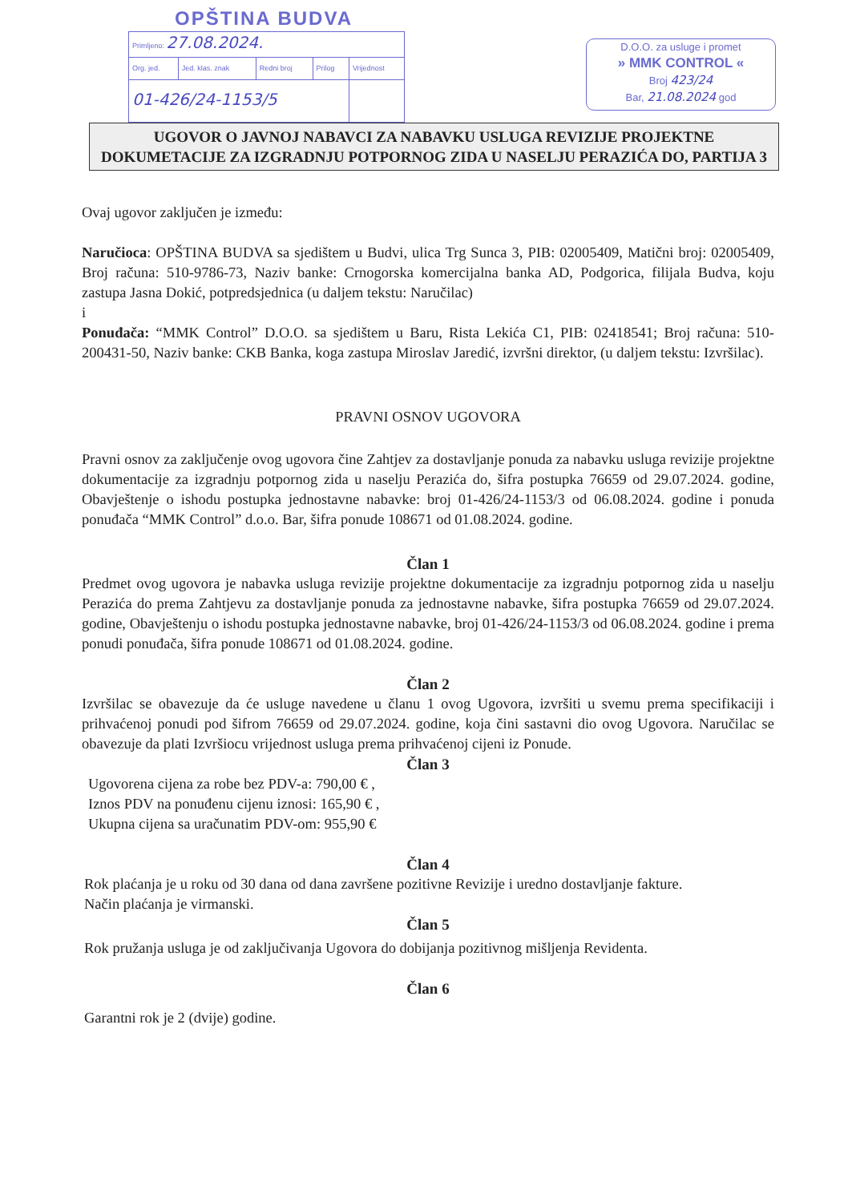OPŠTINA BUDVA
| Primljeno: 27.08.2024. | | | | |
| Org. jed. | Jed. klas. znak | Redni broj | Prilog | Vrijednost |
| 01-426/24-1153/5 | | | | |
D.O.O. za usluge i promet
» MMK CONTROL «
Broj 423/24
Bar, 21.08.2024 god
UGOVOR O JAVNOJ NABAVCI ZA NABAVKU USLUGA REVIZIJE PROJEKTNE DOKUMETACIJE ZA IZGRADNJU POTPORNOG ZIDA U NASELJU PERAZIĆA DO, PARTIJA 3
Ovaj ugovor zaključen je između:
Naručioca: OPŠTINA BUDVA sa sjedištem u Budvi, ulica Trg Sunca 3, PIB: 02005409, Matični broj: 02005409, Broj računa: 510-9786-73, Naziv banke: Crnogorska komercijalna banka AD, Podgorica, filijala Budva, koju zastupa Jasna Dokić, potpredsjednica (u daljem tekstu: Naručilac)
i
Ponuđača: “MMK Control” D.O.O. sa sjedištem u Baru, Rista Lekića C1, PIB: 02418541; Broj računa: 510-200431-50, Naziv banke: CKB Banka, koga zastupa Miroslav Jaredić, izvršni direktor, (u daljem tekstu: Izvršilac).
PRAVNI OSNOV UGOVORA
Pravni osnov za zaključenje ovog ugovora čine Zahtjev za dostavljanje ponuda za nabavku usluga revizije projektne dokumentacije za izgradnju potpornog zida u naselju Perazića do, šifra postupka 76659 od 29.07.2024. godine, Obavještenje o ishodu postupka jednostavne nabavke: broj 01-426/24-1153/3 od 06.08.2024. godine i ponuda ponuđača “MMK Control” d.o.o. Bar, šifra ponude 108671 od 01.08.2024. godine.
Član 1
Predmet ovog ugovora je nabavka usluga revizije projektne dokumentacije za izgradnju potpornog zida u naselju Perazića do prema Zahtjevu za dostavljanje ponuda za jednostavne nabavke, šifra postupka 76659 od 29.07.2024. godine, Obavještenju o ishodu postupka jednostavne nabavke, broj 01-426/24-1153/3 od 06.08.2024. godine i prema ponudi ponuđača, šifra ponude 108671 od 01.08.2024. godine.
Član 2
Izvršilac se obavezuje da će usluge navedene u članu 1 ovog Ugovora, izvršiti u svemu prema specifikaciji i prihvaćenoj ponudi pod šifrom 76659 od 29.07.2024. godine, koja čini sastavni dio ovog Ugovora. Naručilac se obavezuje da plati Izvršiocu vrijednost usluga prema prihvaćenoj cijeni iz Ponude.
Član 3
Ugovorena cijena za robe bez PDV-a: 790,00 € ,
Iznos PDV na ponuđenu cijenu iznosi: 165,90 € ,
Ukupna cijena sa uračunatim PDV-om: 955,90 €
Član 4
Rok plaćanja je u roku od 30 dana od dana završene pozitivne Revizije i uredno dostavljanje fakture.
Način plaćanja je virmanski.
Član 5
Rok pružanja usluga je od zaključivanja Ugovora do dobijanja pozitivnog mišljenja Revidenta.
Član 6
Garantni rok je 2 (dvije) godine.